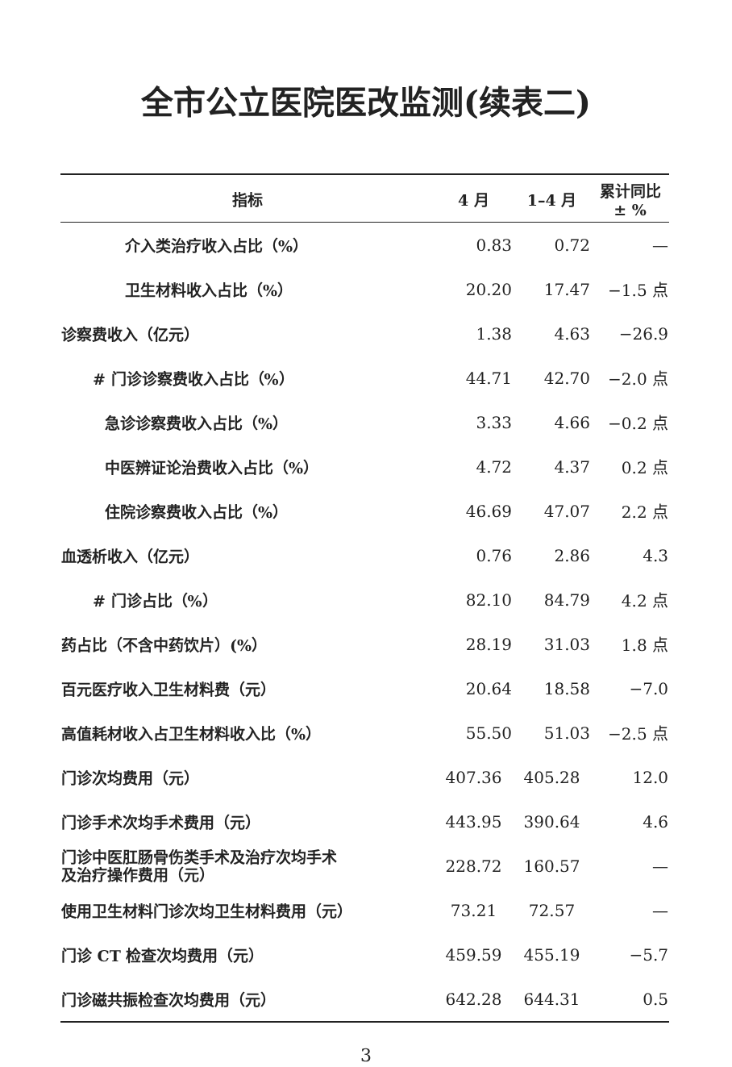全市公立医院医改监测(续表二)
| 指标 | 4 月 | 1–4 月 | 累计同比 ± % |
| --- | --- | --- | --- |
| 介入类治疗收入占比（%） | 0.83 | 0.72 | — |
| 卫生材料收入占比（%） | 20.20 | 17.47 | −1.5 点 |
| 诊察费收入（亿元） | 1.38 | 4.63 | −26.9 |
| # 门诊诊察费收入占比（%） | 44.71 | 42.70 | −2.0 点 |
| 急诊诊察费收入占比（%） | 3.33 | 4.66 | −0.2 点 |
| 中医辨证论治费收入占比（%） | 4.72 | 4.37 | 0.2 点 |
| 住院诊察费收入占比（%） | 46.69 | 47.07 | 2.2 点 |
| 血透析收入（亿元） | 0.76 | 2.86 | 4.3 |
| # 门诊占比（%） | 82.10 | 84.79 | 4.2 点 |
| 药占比（不含中药饮片）(%） | 28.19 | 31.03 | 1.8 点 |
| 百元医疗收入卫生材料费（元） | 20.64 | 18.58 | −7.0 |
| 高值耗材收入占卫生材料收入比（%） | 55.50 | 51.03 | −2.5 点 |
| 门诊次均费用（元） | 407.36 | 405.28 | 12.0 |
| 门诊手术次均手术费用（元） | 443.95 | 390.64 | 4.6 |
| 门诊中医肛肠骨伤类手术及治疗次均手术 及治疗操作费用（元） | 228.72 | 160.57 | — |
| 使用卫生材料门诊次均卫生材料费用（元） | 73.21 | 72.57 | — |
| 门诊 CT 检查次均费用（元） | 459.59 | 455.19 | −5.7 |
| 门诊磁共振检查次均费用（元） | 642.28 | 644.31 | 0.5 |
3